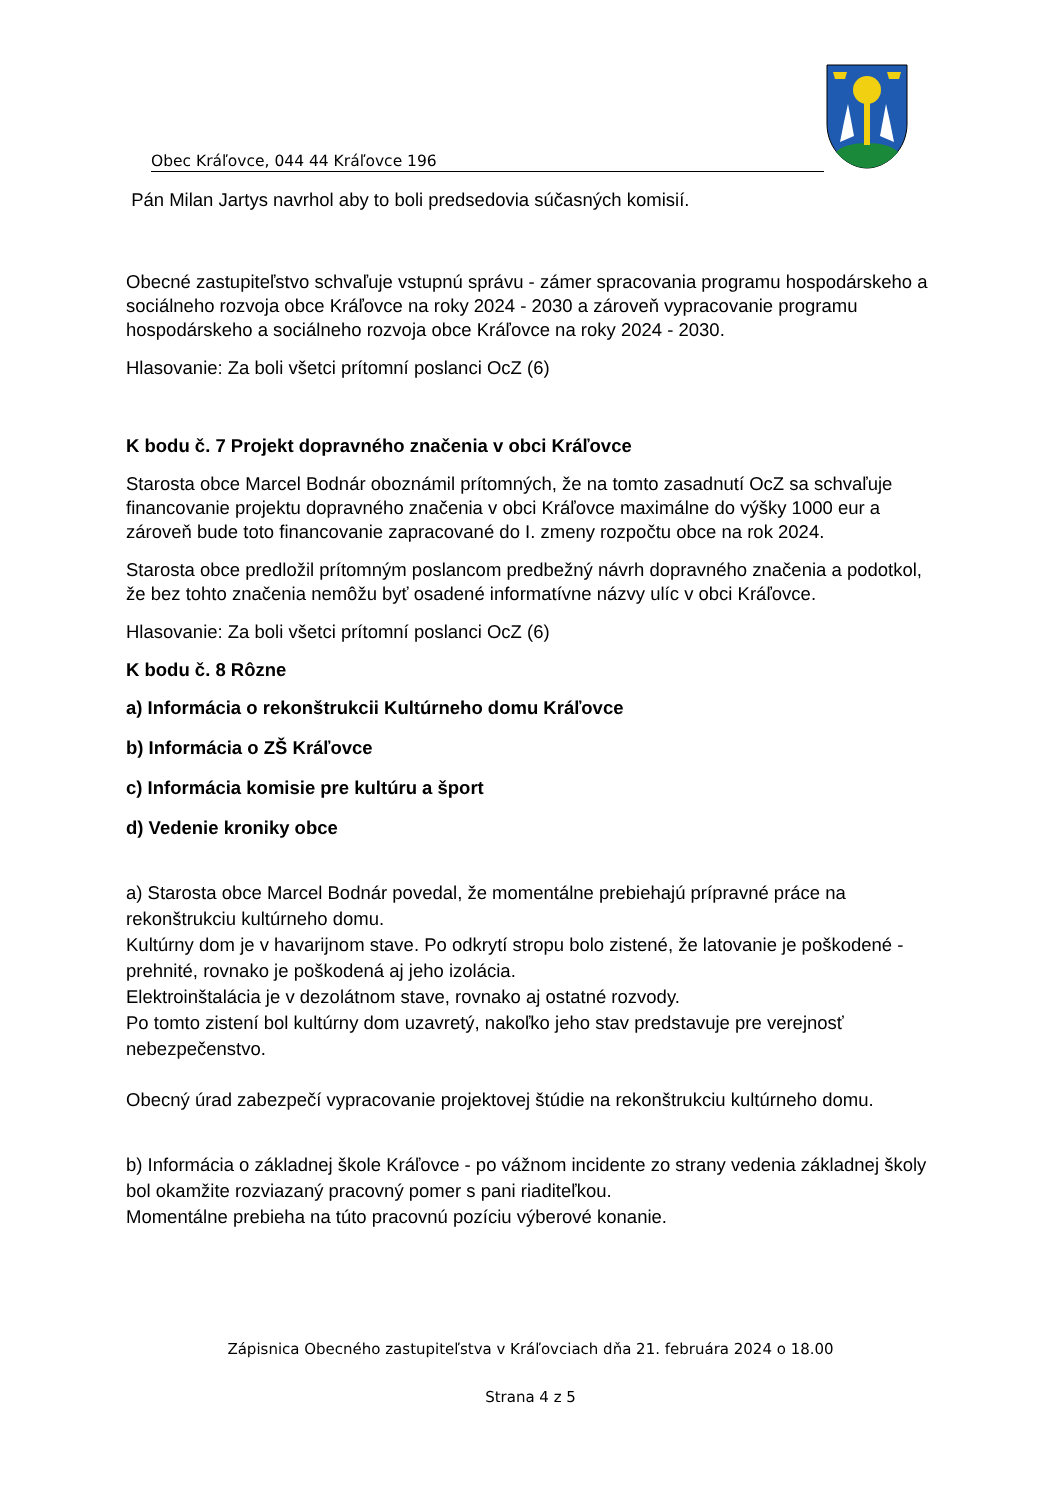Obec Kráľovce, 044 44 Kráľovce 196
Pán Milan Jartys navrhol aby to boli predsedovia súčasných komisií.
Obecné zastupiteľstvo schvaľuje vstupnú správu - zámer spracovania programu hospodárskeho a sociálneho rozvoja obce Kráľovce na roky 2024 - 2030 a zároveň vypracovanie programu hospodárskeho a sociálneho rozvoja obce Kráľovce na roky 2024 - 2030.
Hlasovanie: Za boli všetci prítomní poslanci OcZ (6)
K bodu č. 7 Projekt dopravného značenia v obci Kráľovce
Starosta obce Marcel Bodnár oboznámil prítomných, že na tomto zasadnutí OcZ sa schvaľuje financovanie projektu dopravného značenia v obci Kráľovce maximálne do výšky 1000 eur a zároveň bude toto financovanie zapracované do I. zmeny rozpočtu obce na rok 2024.
Starosta obce predložil prítomným poslancom predbežný návrh dopravného značenia a podotkol, že bez tohto značenia nemôžu byť osadené informatívne názvy ulíc v obci Kráľovce.
Hlasovanie: Za boli všetci prítomní poslanci OcZ (6)
K bodu č. 8 Rôzne
a) Informácia o rekonštrukcii Kultúrneho domu Kráľovce
b) Informácia o ZŠ Kráľovce
c) Informácia komisie pre kultúru a šport
d) Vedenie kroniky obce
a) Starosta obce Marcel Bodnár povedal, že momentálne prebiehajú prípravné práce na rekonštrukciu kultúrneho domu.
Kultúrny dom je v havarijnom stave. Po odkrytí stropu bolo zistené, že latovanie je poškodené - prehnité, rovnako je poškodená aj jeho izolácia.
Elektroinštalácia je v dezolátnom stave, rovnako aj ostatné rozvody.
Po tomto zistení bol kultúrny dom uzavretý, nakoľko jeho stav predstavuje pre verejnosť nebezpečenstvo.
Obecný úrad zabezpečí vypracovanie projektovej štúdie na rekonštrukciu kultúrneho domu.
b) Informácia o základnej škole Kráľovce - po vážnom incidente zo strany vedenia základnej školy bol okamžite rozviazaný pracovný pomer s pani riaditeľkou.
Momentálne prebieha na túto pracovnú pozíciu výberové konanie.
Zápisnica Obecného zastupiteľstva v Kráľovciach dňa 21. februára 2024 o 18.00
Strana 4 z 5